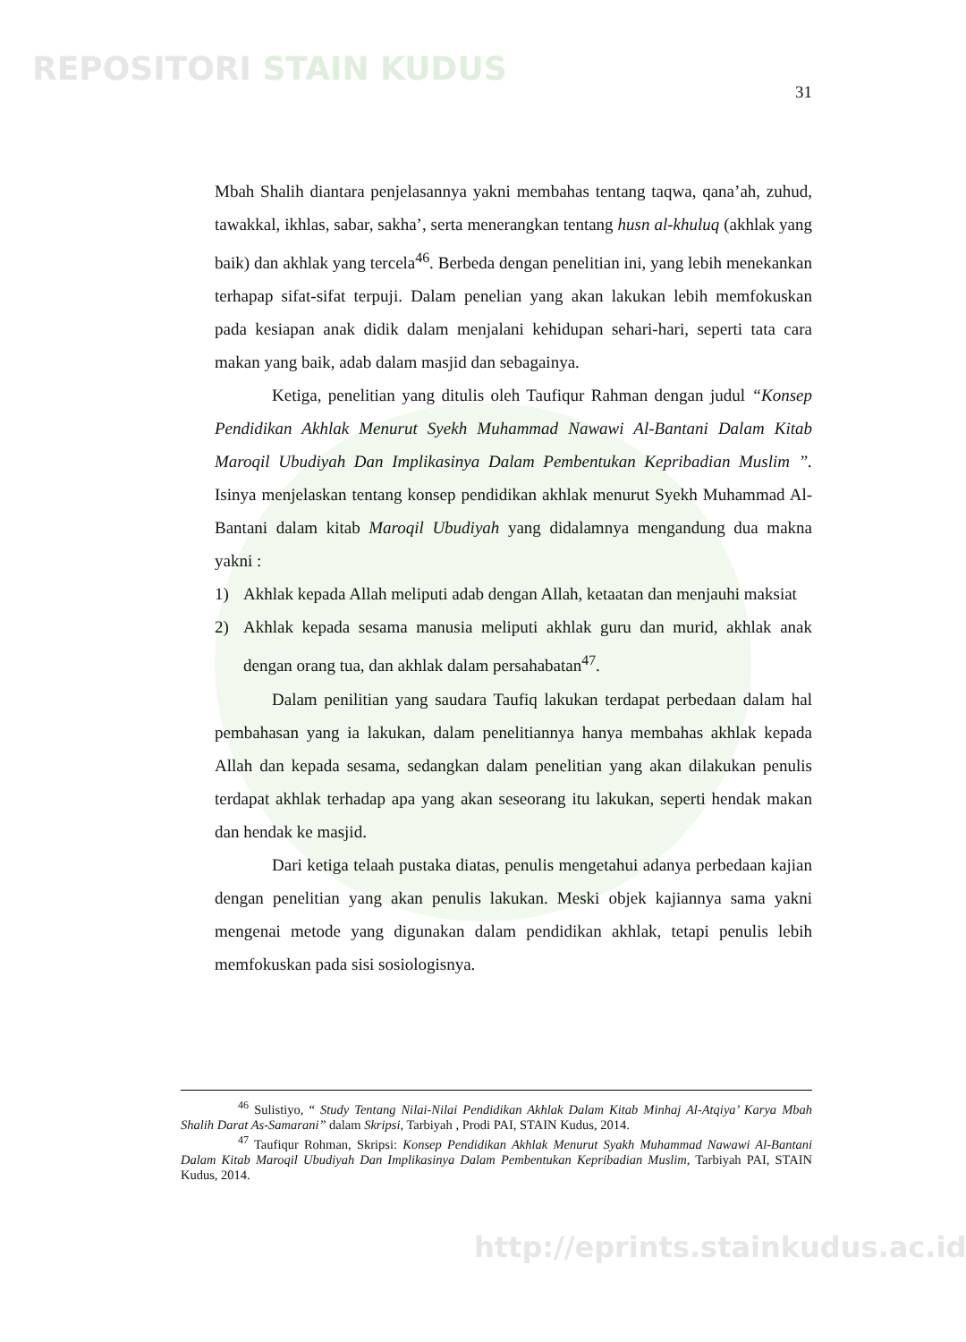REPOSITORI STAIN KUDUS
31
Mbah Shalih diantara penjelasannya yakni membahas tentang taqwa, qana’ah, zuhud, tawakkal, ikhlas, sabar, sakha’, serta menerangkan tentang husn al-khuluq (akhlak yang baik) dan akhlak yang tercela<sup>46</sup>. Berbeda dengan penelitian ini, yang lebih menekankan terhapap sifat-sifat terpuji. Dalam penelian yang akan lakukan lebih memfokuskan pada kesiapan anak didik dalam menjalani kehidupan sehari-hari, seperti tata cara makan yang baik, adab dalam masjid dan sebagainya.
Ketiga, penelitian yang ditulis oleh Taufiqur Rahman dengan judul “Konsep Pendidikan Akhlak Menurut Syekh Muhammad Nawawi Al-Bantani Dalam Kitab Maroqil Ubudiyah Dan Implikasinya Dalam Pembentukan Kepribadian Muslim ”. Isinya menjelaskan tentang konsep pendidikan akhlak menurut Syekh Muhammad Al-Bantani dalam kitab Maroqil Ubudiyah yang didalamnya mengandung dua makna yakni :
1) Akhlak kepada Allah meliputi adab dengan Allah, ketaatan dan menjauhi maksiat
2) Akhlak kepada sesama manusia meliputi akhlak guru dan murid, akhlak anak dengan orang tua, dan akhlak dalam persahabatan<sup>47</sup>.
Dalam penilitian yang saudara Taufiq lakukan terdapat perbedaan dalam hal pembahasan yang ia lakukan, dalam penelitiannya hanya membahas akhlak kepada Allah dan kepada sesama, sedangkan dalam penelitian yang akan dilakukan penulis terdapat akhlak terhadap apa yang akan seseorang itu lakukan, seperti hendak makan dan hendak ke masjid.
Dari ketiga telaah pustaka diatas, penulis mengetahui adanya perbedaan kajian dengan penelitian yang akan penulis lakukan. Meski objek kajiannya sama yakni mengenai metode yang digunakan dalam pendidikan akhlak, tetapi penulis lebih memfokuskan pada sisi sosiologisnya.
<sup>46</sup> Sulistiyo, “ Study Tentang Nilai-Nilai Pendidikan Akhlak Dalam Kitab Minhaj Al-Atqiya’ Karya Mbah Shalih Darat As-Samarani” dalam Skripsi, Tarbiyah , Prodi PAI, STAIN Kudus, 2014.
<sup>47</sup> Taufiqur Rohman, Skripsi: Konsep Pendidikan Akhlak Menurut Syakh Muhammad Nawawi Al-Bantani Dalam Kitab Maroqil Ubudiyah Dan Implikasinya Dalam Pembentukan Kepribadian Muslim, Tarbiyah PAI, STAIN Kudus, 2014.
http://eprints.stainkudus.ac.id